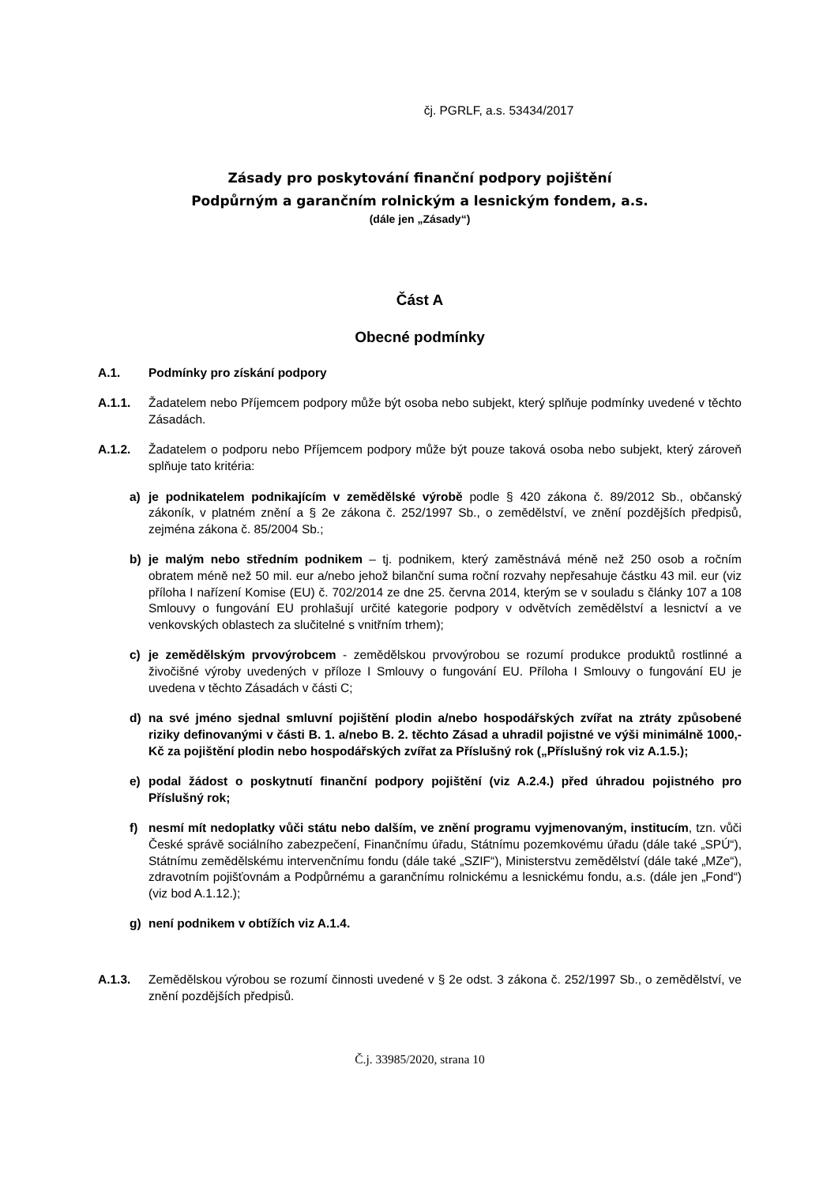čj. PGRLF, a.s. 53434/2017
Zásady pro poskytování finanční podpory pojištění
Podpůrným a garančním rolnickým a lesnickým fondem, a.s.
(dále jen „Zásady“)
Část A
Obecné podmínky
A.1. Podmínky pro získání podpory
A.1.1. Žadatelem nebo Příjemcem podpory může být osoba nebo subjekt, který splňuje podmínky uvedené v těchto Zásadách.
A.1.2. Žadatelem o podporu nebo Příjemcem podpory může být pouze taková osoba nebo subjekt, který zároveň splňuje tato kritéria:
a) je podnikatelem podnikajícím v zemědělské výrobě podle § 420 zákona č. 89/2012 Sb., občanský zákoník, v platném znění a § 2e zákona č. 252/1997 Sb., o zemědělství, ve znění pozdějších předpisů, zejména zákona č. 85/2004 Sb.;
b) je malým nebo středním podnikem – tj. podnikem, který zaměstnává méně než 250 osob a ročním obratem méně než 50 mil. eur a/nebo jehož bilanční suma roční rozvahy nepřesahuje částku 43 mil. eur (viz příloha I nařízení Komise (EU) č. 702/2014 ze dne 25. června 2014, kterým se v souladu s články 107 a 108 Smlouvy o fungování EU prohlašují určité kategorie podpory v odvětvích zemědělství a lesnictví a ve venkovských oblastech za slučitelné s vnitřním trhem);
c) je zemědělským prvovýrobcem - zemědělskou prvovýrobou se rozumí produkce produktů rostlinné a živočišné výroby uvedených v příloze I Smlouvy o fungování EU. Příloha I Smlouvy o fungování EU je uvedena v těchto Zásadách v části C;
d) na své jméno sjednal smluvní pojištění plodin a/nebo hospodářských zvířat na ztráty způsobené riziky definovanými v části B. 1. a/nebo B. 2. těchto Zásad a uhradil pojistné ve výši minimálně 1000,- Kč za pojištění plodin nebo hospodářských zvířat za Příslušný rok („Příslušný rok viz A.1.5.);
e) podal žádost o poskytnutí finanční podpory pojištění (viz A.2.4.) před úhradou pojistného pro Příslušný rok;
f) nesmí mít nedoplatky vůči státu nebo dalším, ve znění programu vyjmenovaným, institucím, tzn. vůči České správě sociálního zabezpečení, Finančnímu úřadu, Státnímu pozemkovému úřadu (dále také „SPÚ“), Státnímu zemědělskému intervenčnímu fondu (dále také „SZIF“), Ministerstvu zemědělství (dále také „MZe“), zdravotním pojišťovnám a Podpůrnému a garančnímu rolnickému a lesnickému fondu, a.s. (dále jen „Fond“) (viz bod A.1.12.);
g) není podnikem v obtížích viz A.1.4.
A.1.3. Zemědělskou výrobou se rozumí činnosti uvedené v § 2e odst. 3 zákona č. 252/1997 Sb., o zemědělství, ve znění pozdějších předpisů.
Č.j. 33985/2020, strana 10